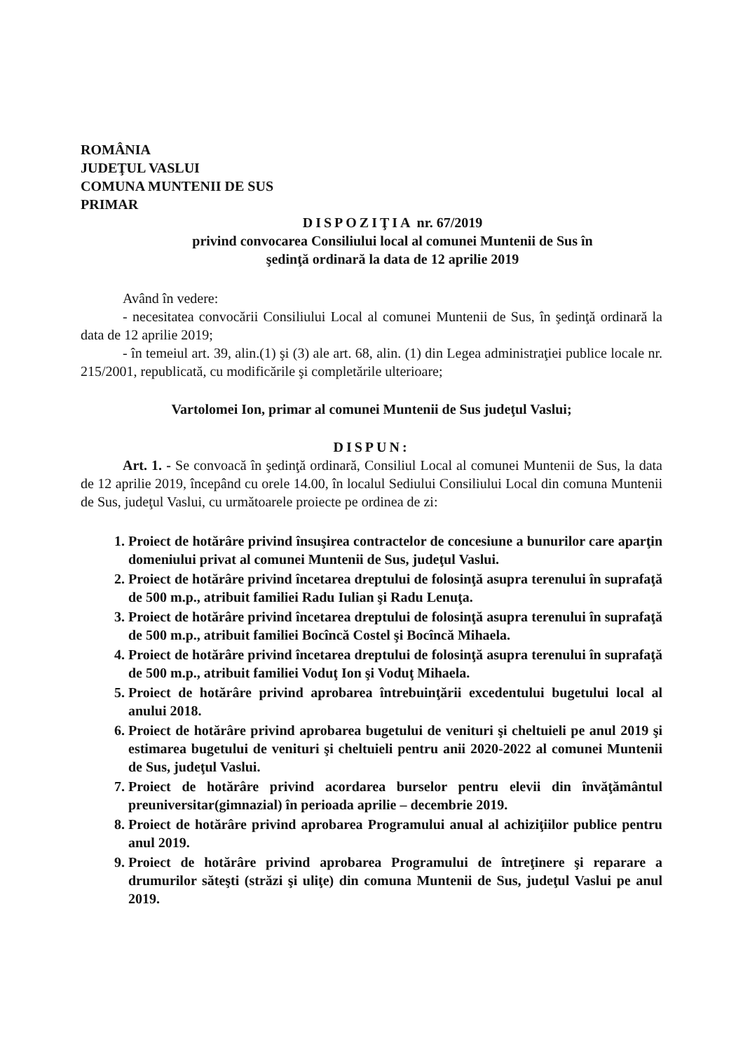ROMÂNIA
JUDEŢUL VASLUI
COMUNA MUNTENII DE SUS
PRIMAR
DISPOZIŢIA nr. 67/2019
privind convocarea Consiliului local al comunei Muntenii de Sus în
şedinţă ordinară la data de 12 aprilie 2019
Având în vedere:
- necesitatea convocării Consiliului Local al comunei Muntenii de Sus, în şedinţă ordinară la data de 12 aprilie 2019;
- în temeiul art. 39, alin.(1) şi (3) ale art. 68, alin. (1) din Legea administraţiei publice locale nr. 215/2001, republicată, cu modificările şi completările ulterioare;
Vartolomei Ion, primar al comunei Muntenii de Sus judeţul Vaslui;
DISPUN:
Art. 1. - Se convoacă în şedinţă ordinară, Consiliul Local al comunei Muntenii de Sus, la data de 12 aprilie 2019, începând cu orele 14.00, în localul Sediului Consiliului Local din comuna Muntenii de Sus, judeţul Vaslui, cu următoarele proiecte pe ordinea de zi:
1. Proiect de hotărâre privind însuşirea contractelor de concesiune a bunurilor care aparţin domeniului privat al comunei Muntenii de Sus, judeţul Vaslui.
2. Proiect de hotărâre privind încetarea dreptului de folosinţă asupra terenului în suprafaţă de 500 m.p., atribuit familiei Radu Iulian şi Radu Lenuţa.
3. Proiect de hotărâre privind încetarea dreptului de folosinţă asupra terenului în suprafaţă de 500 m.p., atribuit familiei Bocîncă Costel şi Bocîncă Mihaela.
4. Proiect de hotărâre privind încetarea dreptului de folosinţă asupra terenului în suprafaţă de 500 m.p., atribuit familiei Voduţ Ion şi Voduţ Mihaela.
5. Proiect de hotărâre privind aprobarea întrebuinţării excedentului bugetului local al anului 2018.
6. Proiect de hotărâre privind aprobarea bugetului de venituri şi cheltuieli pe anul 2019 şi estimarea bugetului de venituri şi cheltuieli pentru anii 2020-2022 al comunei Muntenii de Sus, judeţul Vaslui.
7. Proiect de hotărâre privind acordarea burselor pentru elevii din învăţământul preuniversitar(gimnazial) în perioada aprilie – decembrie 2019.
8. Proiect de hotărâre privind aprobarea Programului anual al achiziţiilor publice pentru anul 2019.
9. Proiect de hotărâre privind aprobarea Programului de întreţinere şi reparare a drumurilor săteşti (străzi şi uliţe) din comuna Muntenii de Sus, judeţul Vaslui pe anul 2019.